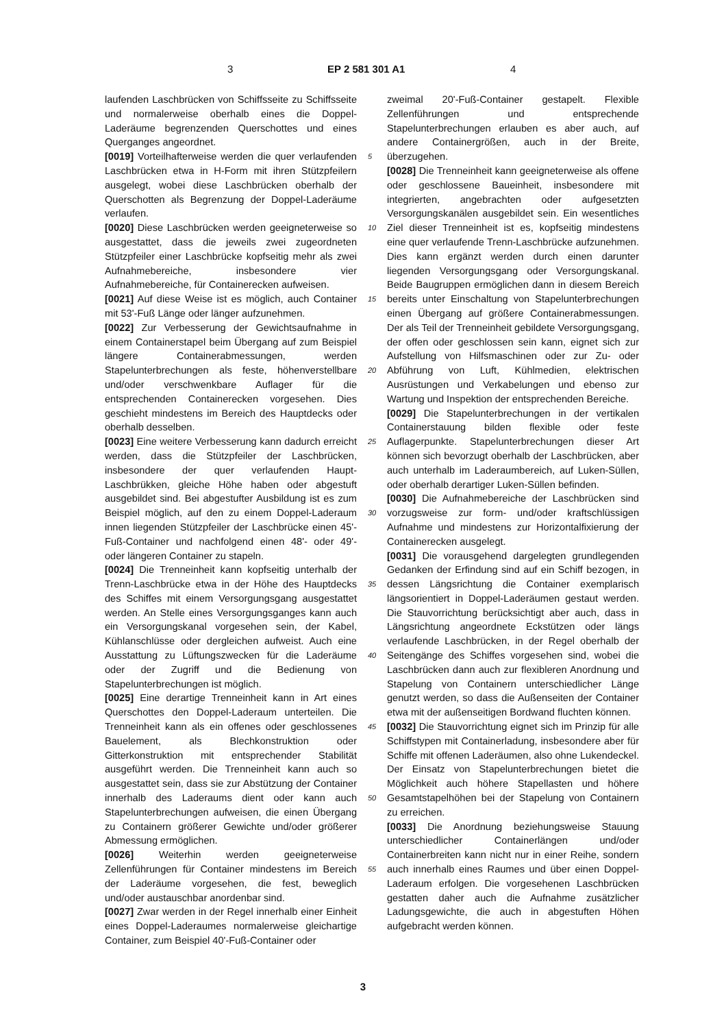3 EP 2 581 301 A1 4
laufenden Laschbrücken von Schiffsseite zu Schiffsseite und normalerweise oberhalb eines die Doppel-Laderäume begrenzenden Querschottes und eines Querganges angeordnet.
[0019] Vorteilhafterweise werden die quer verlaufenden Laschbrücken etwa in H-Form mit ihren Stützpfeilern ausgelegt, wobei diese Laschbrücken oberhalb der Querschotten als Begrenzung der Doppel-Laderäume verlaufen.
[0020] Diese Laschbrücken werden geeigneterweise so ausgestattet, dass die jeweils zwei zugeordneten Stützpfeiler einer Laschbrücke kopfseitig mehr als zwei Aufnahmebereiche, insbesondere vier Aufnahmebereiche, für Containerecken aufweisen.
[0021] Auf diese Weise ist es möglich, auch Container mit 53'-Fuß Länge oder länger aufzunehmen.
[0022] Zur Verbesserung der Gewichtsaufnahme in einem Containerstapel beim Übergang auf zum Beispiel längere Containerabmessungen, werden Stapelunterbrechungen als feste, höhenverstellbare und/oder verschwenkbare Auflager für die entsprechenden Containerecken vorgesehen. Dies geschieht mindestens im Bereich des Hauptdecks oder oberhalb desselben.
[0023] Eine weitere Verbesserung kann dadurch erreicht werden, dass die Stützpfeiler der Laschbrücken, insbesondere der quer verlaufenden Haupt-Laschbrükken, gleiche Höhe haben oder abgestuft ausgebildet sind. Bei abgestufter Ausbildung ist es zum Beispiel möglich, auf den zu einem Doppel-Laderaum innen liegenden Stützpfeiler der Laschbrücke einen 45'-Fuß-Container und nachfolgend einen 48'- oder 49'- oder längeren Container zu stapeln.
[0024] Die Trenneinheit kann kopfseitig unterhalb der Trenn-Laschbrücke etwa in der Höhe des Hauptdecks des Schiffes mit einem Versorgungsgang ausgestattet werden. An Stelle eines Versorgungsganges kann auch ein Versorgungskanal vorgesehen sein, der Kabel, Kühlanschlüsse oder dergleichen aufweist. Auch eine Ausstattung zu Lüftungszwecken für die Laderäume oder der Zugriff und die Bedienung von Stapelunterbrechungen ist möglich.
[0025] Eine derartige Trenneinheit kann in Art eines Querschottes den Doppel-Laderaum unterteilen. Die Trenneinheit kann als ein offenes oder geschlossenes Bauelement, als Blechkonstruktion oder Gitterkonstruktion mit entsprechender Stabilität ausgeführt werden. Die Trenneinheit kann auch so ausgestattet sein, dass sie zur Abstützung der Container innerhalb des Laderaums dient oder kann auch Stapelunterbrechungen aufweisen, die einen Übergang zu Containern größerer Gewichte und/oder größerer Abmessung ermöglichen.
[0026] Weiterhin werden geeigneterweise Zellenführungen für Container mindestens im Bereich der Laderäume vorgesehen, die fest, beweglich und/oder austauschbar anordenbar sind.
[0027] Zwar werden in der Regel innerhalb einer Einheit eines Doppel-Laderaumes normalerweise gleichartige Container, zum Beispiel 40'-Fuß-Container oder
zweimal 20'-Fuß-Container gestapelt. Flexible Zellenführungen und entsprechende Stapelunterbrechungen erlauben es aber auch, auf andere Containergrößen, auch in der Breite, überzugehen.
[0028] Die Trenneinheit kann geeigneterweise als offene oder geschlossene Baueinheit, insbesondere mit integrierten, angebrachten oder aufgesetzten Versorgungskanälen ausgebildet sein. Ein wesentliches Ziel dieser Trenneinheit ist es, kopfseitig mindestens eine quer verlaufende Trenn-Laschbrücke aufzunehmen. Dies kann ergänzt werden durch einen darunter liegenden Versorgungsgang oder Versorgungskanal. Beide Baugruppen ermöglichen dann in diesem Bereich bereits unter Einschaltung von Stapelunterbrechungen einen Übergang auf größere Containerabmessungen. Der als Teil der Trenneinheit gebildete Versorgungsgang, der offen oder geschlossen sein kann, eignet sich zur Aufstellung von Hilfsmaschinen oder zur Zu- oder Abführung von Luft, Kühlmedien, elektrischen Ausrüstungen und Verkabelungen und ebenso zur Wartung und Inspektion der entsprechenden Bereiche.
[0029] Die Stapelunterbrechungen in der vertikalen Containerstauung bilden flexible oder feste Auflagerpunkte. Stapelunterbrechungen dieser Art können sich bevorzugt oberhalb der Laschbrücken, aber auch unterhalb im Laderaumbereich, auf Luken-Süllen, oder oberhalb derartiger Luken-Süllen befinden.
[0030] Die Aufnahmebereiche der Laschbrücken sind vorzugsweise zur form- und/oder kraftschlüssigen Aufnahme und mindestens zur Horizontalfixierung der Containerecken ausgelegt.
[0031] Die vorausgehend dargelegten grundlegenden Gedanken der Erfindung sind auf ein Schiff bezogen, in dessen Längsrichtung die Container exemplarisch längsorientiert in Doppel-Laderäumen gestaut werden. Die Stauvorrichtung berücksichtigt aber auch, dass in Längsrichtung angeordnete Eckstützen oder längs verlaufende Laschbrücken, in der Regel oberhalb der Seitengänge des Schiffes vorgesehen sind, wobei die Laschbrücken dann auch zur flexibleren Anordnung und Stapelung von Containern unterschiedlicher Länge genutzt werden, so dass die Außenseiten der Container etwa mit der außenseitigen Bordwand fluchten können.
[0032] Die Stauvorrichtung eignet sich im Prinzip für alle Schiffstypen mit Containerladung, insbesondere aber für Schiffe mit offenen Laderäumen, also ohne Lukendeckel. Der Einsatz von Stapelunterbrechungen bietet die Möglichkeit auch höhere Stapellasten und höhere Gesamtstapelhöhen bei der Stapelung von Containern zu erreichen.
[0033] Die Anordnung beziehungsweise Stauung unterschiedlicher Containerlängen und/oder Containerbreiten kann nicht nur in einer Reihe, sondern auch innerhalb eines Raumes und über einen Doppel-Laderaum erfolgen. Die vorgesehenen Laschbrücken gestatten daher auch die Aufnahme zusätzlicher Ladungsgewichte, die auch in abgestuften Höhen aufgebracht werden können.
5
10
15
20
25
30
35
40
45
50
55
3